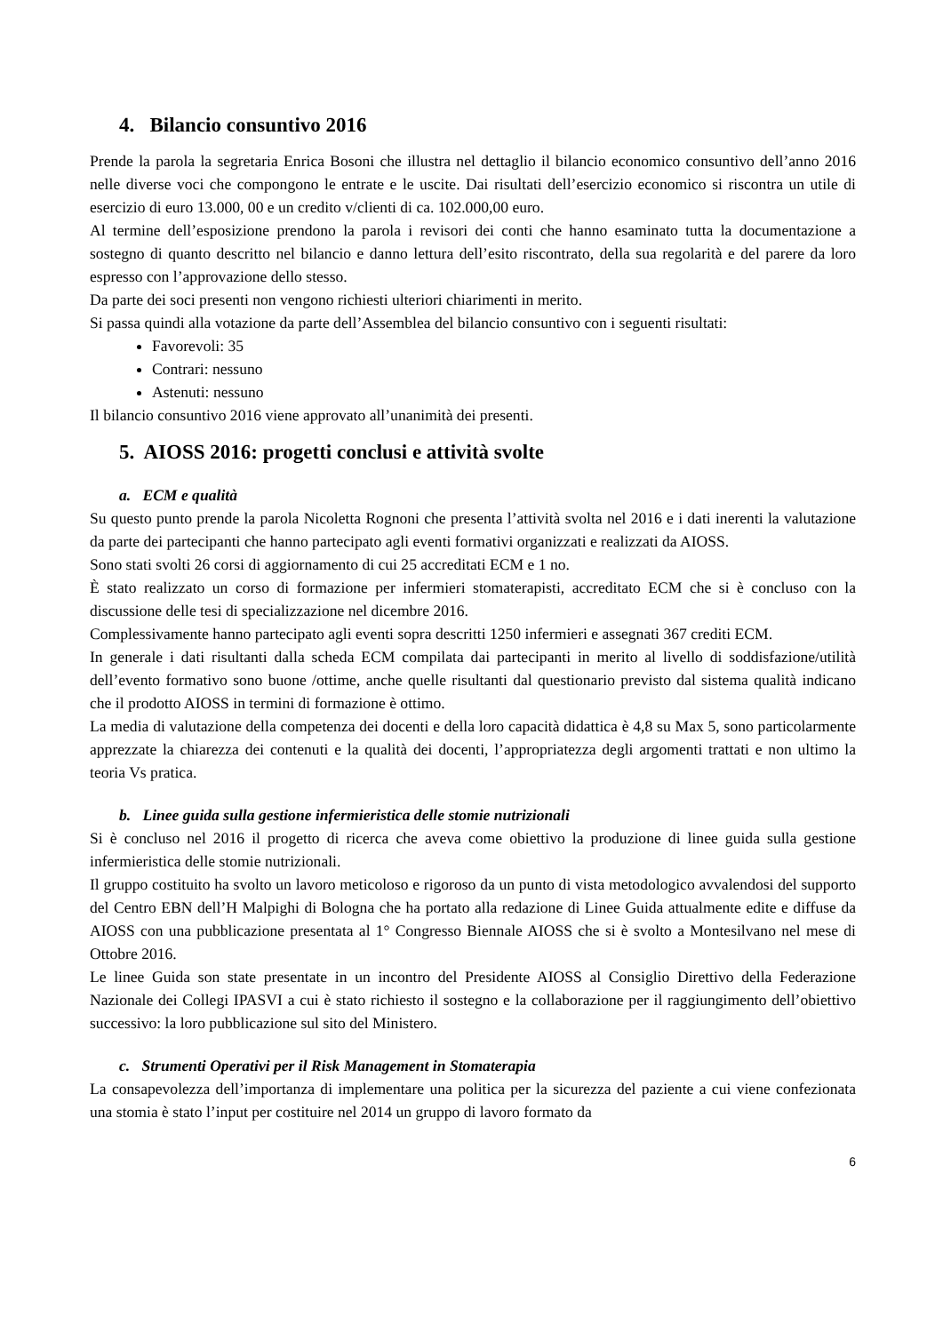4. Bilancio consuntivo 2016
Prende la parola la segretaria Enrica Bosoni che illustra nel dettaglio il bilancio economico consuntivo dell’anno 2016 nelle diverse voci che compongono le entrate e le uscite. Dai risultati dell’esercizio economico si riscontra un utile di esercizio di euro 13.000, 00 e un credito v/clienti di ca. 102.000,00 euro.
Al termine dell’esposizione prendono la parola i revisori dei conti che hanno esaminato tutta la documentazione a sostegno di quanto descritto nel bilancio e danno lettura dell’esito riscontrato, della sua regolarità e del parere da loro espresso con l’approvazione dello stesso.
Da parte dei soci presenti non vengono richiesti ulteriori chiarimenti in merito.
Si passa quindi alla votazione da parte dell’Assemblea del bilancio consuntivo con i seguenti risultati:
Favorevoli: 35
Contrari: nessuno
Astenuti: nessuno
Il bilancio consuntivo 2016 viene approvato all’unanimità dei presenti.
5. AIOSS 2016: progetti conclusi e attività svolte
a. ECM e qualità
Su questo punto prende la parola Nicoletta Rognoni che presenta l’attività svolta nel 2016 e i dati inerenti la valutazione da parte dei partecipanti che hanno partecipato agli eventi formativi organizzati e realizzati da AIOSS.
Sono stati svolti 26 corsi di aggiornamento di cui 25 accreditati ECM e 1 no.
È stato realizzato un corso di formazione per infermieri stomaterapisti, accreditato ECM che si è concluso con la discussione delle tesi di specializzazione nel dicembre 2016.
Complessivamente hanno partecipato agli eventi sopra descritti 1250 infermieri e assegnati 367 crediti ECM.
In generale i dati risultanti dalla scheda ECM compilata dai partecipanti in merito al livello di soddisfazione/utilità dell’evento formativo sono buone /ottime, anche quelle risultanti dal questionario previsto dal sistema qualità indicano che il prodotto AIOSS in termini di formazione è ottimo.
La media di valutazione della competenza dei docenti e della loro capacità didattica è 4,8 su Max 5, sono particolarmente apprezzate la chiarezza dei contenuti e la qualità dei docenti, l’appropriatezza degli argomenti trattati e non ultimo la teoria Vs pratica.
b. Linee guida sulla gestione infermieristica delle stomie nutrizionali
Si è concluso nel 2016 il progetto di ricerca che aveva come obiettivo la produzione di linee guida sulla gestione infermieristica delle stomie nutrizionali.
Il gruppo costituito ha svolto un lavoro meticoloso e rigoroso da un punto di vista metodologico avvalendosi del supporto del Centro EBN dell’H Malpighi di Bologna che ha portato alla redazione di Linee Guida attualmente edite e diffuse da AIOSS con una pubblicazione presentata al 1° Congresso Biennale AIOSS che si è svolto a Montesilvano nel mese di Ottobre 2016.
Le linee Guida son state presentate in un incontro del Presidente AIOSS al Consiglio Direttivo della Federazione Nazionale dei Collegi IPASVI a cui è stato richiesto il sostegno e la collaborazione per il raggiungimento dell’obiettivo successivo: la loro pubblicazione sul sito del Ministero.
c. Strumenti Operativi per il Risk Management in Stomaterapia
La consapevolezza dell’importanza di implementare una politica per la sicurezza del paziente a cui viene confezionata una stomia è stato l’input per costituire nel 2014 un gruppo di lavoro formato da
6